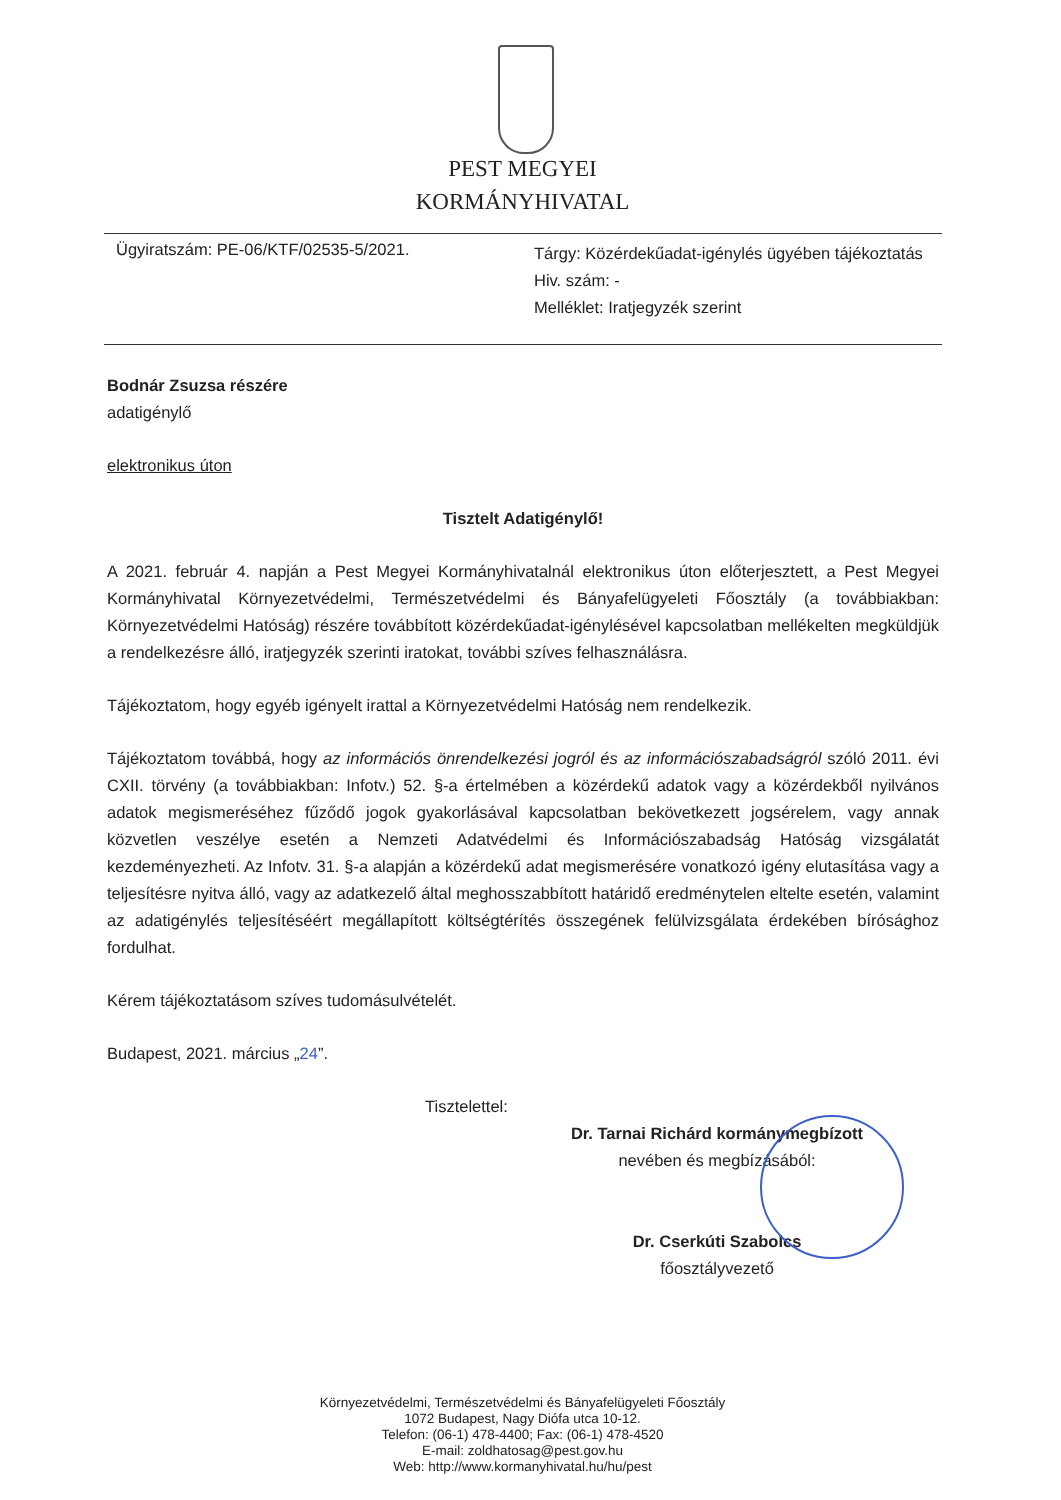PEST MEGYEI
KORMÁNYHIVATAL
Ügyiratszám: PE-06/KTF/02535-5/2021.
Tárgy: Közérdekűadat-igénylés ügyében tájékoztatás
Hiv. szám: -
Melléklet: Iratjegyzék szerint
Bodnár Zsuzsa részére
adatigénylő
elektronikus úton
Tisztelt Adatigénylő!
A 2021. február 4. napján a Pest Megyei Kormányhivatalnál elektronikus úton előterjesztett, a Pest Megyei Kormányhivatal Környezetvédelmi, Természetvédelmi és Bányafelügyeleti Főosztály (a továbbiakban: Környezetvédelmi Hatóság) részére továbbított közérdekűadat-igénylésével kapcsolatban mellékelten megküldjük a rendelkezésre álló, iratjegyzék szerinti iratokat, további szíves felhasználásra.
Tájékoztatom, hogy egyéb igényelt irattal a Környezetvédelmi Hatóság nem rendelkezik.
Tájékoztatom továbbá, hogy az információs önrendelkezési jogról és az információszabadságról szóló 2011. évi CXII. törvény (a továbbiakban: Infotv.) 52. §-a értelmében a közérdekű adatok vagy a közérdekből nyilvános adatok megismeréséhez fűződő jogok gyakorlásával kapcsolatban bekövetkezett jogsérelem, vagy annak közvetlen veszélye esetén a Nemzeti Adatvédelmi és Információszabadság Hatóság vizsgálatát kezdeményezheti. Az Infotv. 31. §-a alapján a közérdekű adat megismerésére vonatkozó igény elutasítása vagy a teljesítésre nyitva álló, vagy az adatkezelő által meghosszabbított határidő eredménytelen eltelte esetén, valamint az adatigénylés teljesítéséért megállapított költségtérítés összegének felülvizsgálata érdekében bírósághoz fordulhat.
Kérem tájékoztatásom szíves tudomásulvételét.
Budapest, 2021. március „24”.
Tisztelettel:
Dr. Tarnai Richárd kormánymegbízott
nevében és megbízásából:
Dr. Cserkúti Szabolcs
főosztályvezető
Környezetvédelmi, Természetvédelmi és Bányafelügyeleti Főosztály
1072 Budapest, Nagy Diófa utca 10-12.
Telefon: (06-1) 478-4400; Fax: (06-1) 478-4520
E-mail: zoldhatosag@pest.gov.hu
Web: http://www.kormanyhivatal.hu/hu/pest